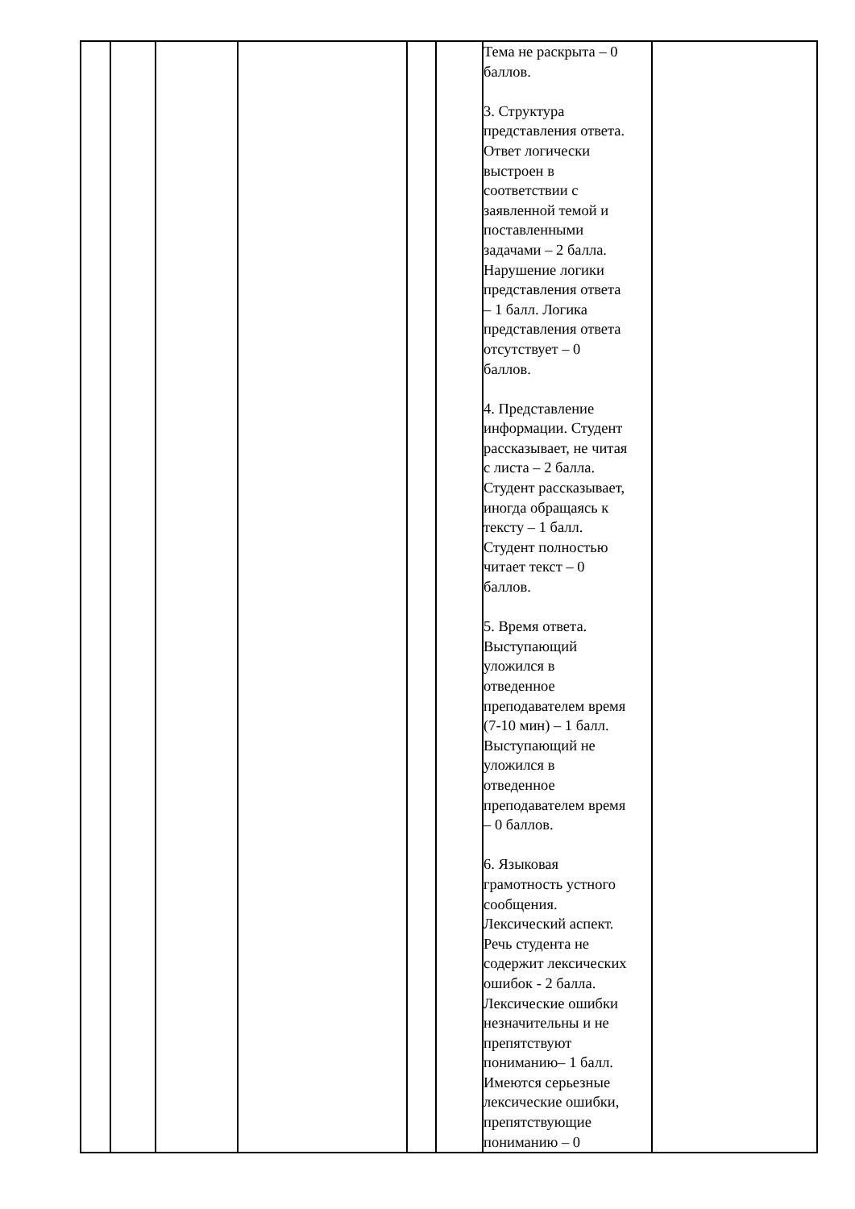| | | | | | | Тема не раскрыта – 0 баллов. 3. Структура представления ответа. Ответ логически выстроен в соответствии с заявленной темой и поставленными задачами – 2 балла. Нарушение логики представления ответа – 1 балл. Логика представления ответа отсутствует – 0 баллов. 4. Представление информации. Студент рассказывает, не читая с листа – 2 балла. Студент рассказывает, иногда обращаясь к тексту – 1 балл. Студент полностью читает текст – 0 баллов. 5. Время ответа. Выступающий уложился в отведенное преподавателем время (7-10 мин) – 1 балл. Выступающий не уложился в отведенное преподавателем время – 0 баллов. 6. Языковая грамотность устного сообщения. Лексический аспект. Речь студента не содержит лексических ошибок - 2 балла. Лексические ошибки незначительны и не препятствуют пониманию– 1 балл. Имеются серьезные лексические ошибки, препятствующие пониманию – 0 | |